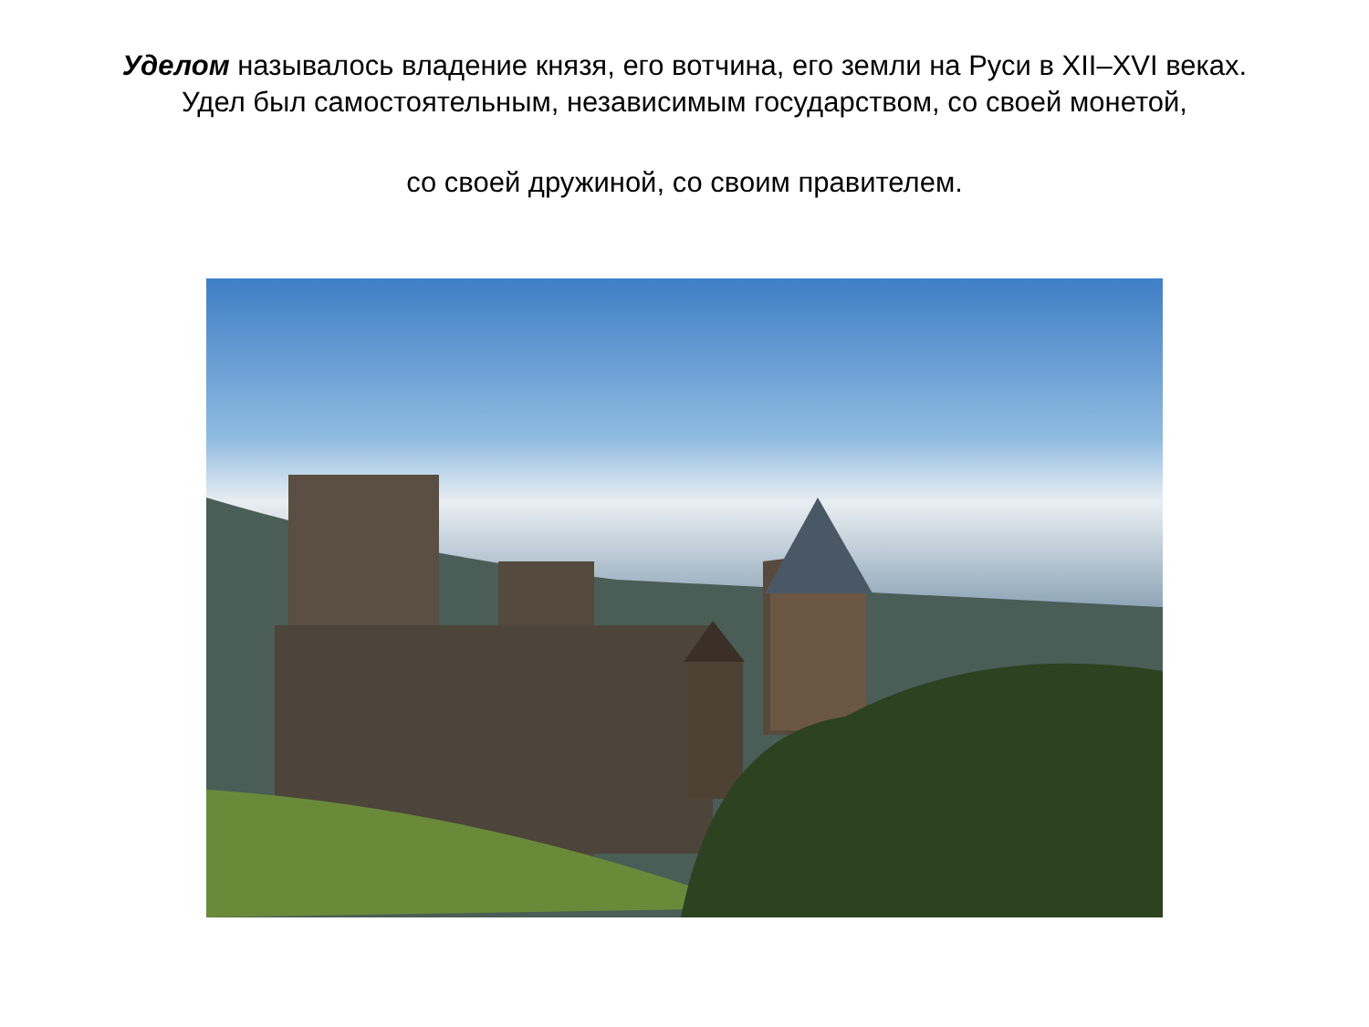Уделом называлось владение князя, его вотчина, его земли на Руси в XII–XVI веках. Удел был самостоятельным, независимым государством, со своей монетой,
со своей дружиной, со своим правителем.